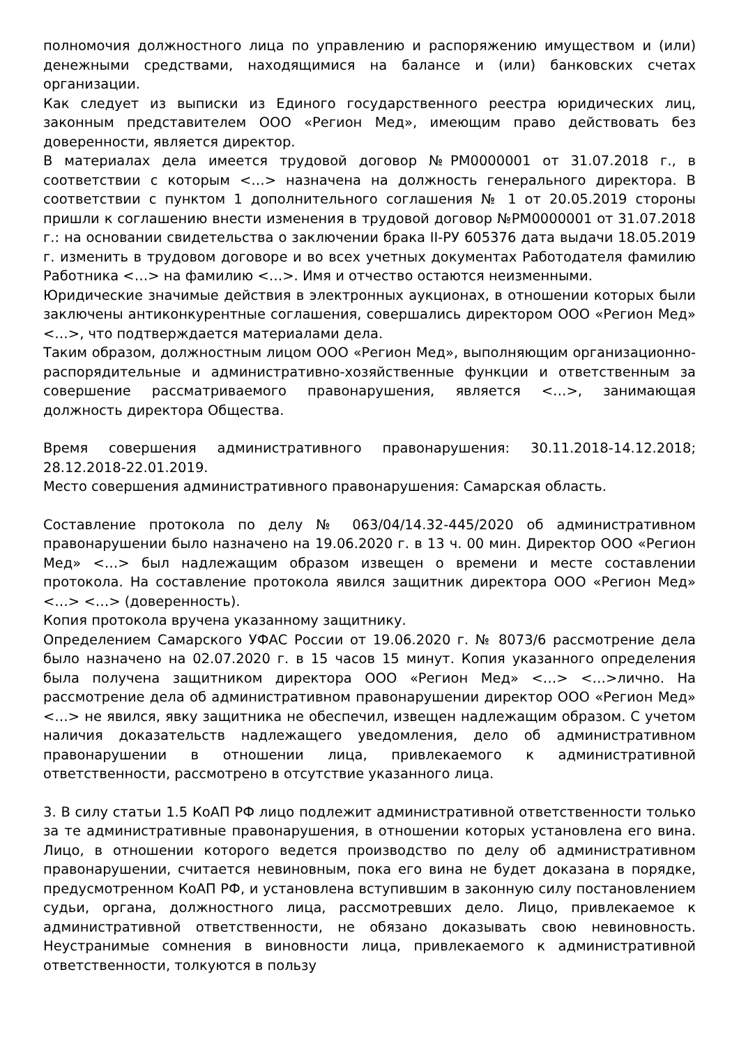полномочия должностного лица по управлению и распоряжению имуществом и (или) денежными средствами, находящимися на балансе и (или) банковских счетах организации.
Как следует из выписки из Единого государственного реестра юридических лиц, законным представителем ООО «Регион Мед», имеющим право действовать без доверенности, является директор.
В материалах дела имеется трудовой договор №РМ0000001 от 31.07.2018 г., в соответствии с которым <…> назначена на должность генерального директора. В соответствии с пунктом 1 дополнительного соглашения № 1 от 20.05.2019 стороны пришли к соглашению внести изменения в трудовой договор №РМ0000001 от 31.07.2018 г.: на основании свидетельства о заключении брака II-РУ 605376 дата выдачи 18.05.2019 г. изменить в трудовом договоре и во всех учетных документах Работодателя фамилию Работника <…> на фамилию <…>. Имя и отчество остаются неизменными.
Юридические значимые действия в электронных аукционах, в отношении которых были заключены антиконкурентные соглашения, совершались директором ООО «Регион Мед» <…>, что подтверждается материалами дела.
Таким образом, должностным лицом ООО «Регион Мед», выполняющим организационно-распорядительные и административно-хозяйственные функции и ответственным за совершение рассматриваемого правонарушения, является <…>, занимающая должность директора Общества.
Время совершения административного правонарушения: 30.11.2018-14.12.2018; 28.12.2018-22.01.2019.
Место совершения административного правонарушения: Самарская область.
Составление протокола по делу № 063/04/14.32-445/2020 об административном правонарушении было назначено на 19.06.2020 г. в 13 ч. 00 мин. Директор ООО «Регион Мед» <…> был надлежащим образом извещен о времени и месте составлении протокола. На составление протокола явился защитник директора ООО «Регион Мед» <…> <…> (доверенность).
Копия протокола вручена указанному защитнику.
Определением Самарского УФАС России от 19.06.2020 г. № 8073/6 рассмотрение дела было назначено на 02.07.2020 г. в 15 часов 15 минут. Копия указанного определения была получена защитником директора ООО «Регион Мед» <…> <…>лично. На рассмотрение дела об административном правонарушении директор ООО «Регион Мед» <…> не явился, явку защитника не обеспечил, извещен надлежащим образом. С учетом наличия доказательств надлежащего уведомления, дело об административном правонарушении в отношении лица, привлекаемого к административной ответственности, рассмотрено в отсутствие указанного лица.
3. В силу статьи 1.5 КоАП РФ лицо подлежит административной ответственности только за те административные правонарушения, в отношении которых установлена его вина. Лицо, в отношении которого ведется производство по делу об административном правонарушении, считается невиновным, пока его вина не будет доказана в порядке, предусмотренном КоАП РФ, и установлена вступившим в законную силу постановлением судьи, органа, должностного лица, рассмотревших дело. Лицо, привлекаемое к административной ответственности, не обязано доказывать свою невиновность. Неустранимые сомнения в виновности лица, привлекаемого к административной ответственности, толкуются в пользу